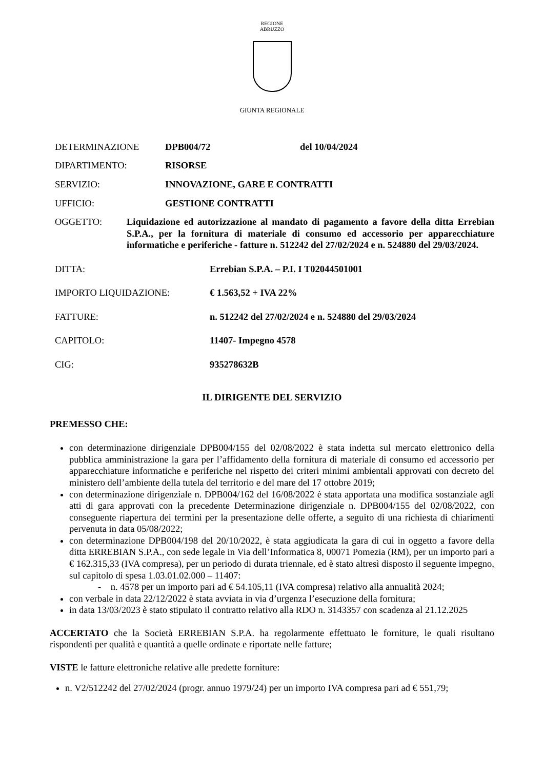REGIONE
ABRUZZO
GIUNTA REGIONALE
DETERMINAZIONE DPB004/72 del 10/04/2024
DIPARTIMENTO: RISORSE
SERVIZIO: INNOVAZIONE, GARE E CONTRATTI
UFFICIO: GESTIONE CONTRATTI
OGGETTO: Liquidazione ed autorizzazione al mandato di pagamento a favore della ditta Errebian S.P.A., per la fornitura di materiale di consumo ed accessorio per apparecchiature informatiche e periferiche - fatture n. 512242 del 27/02/2024 e n. 524880 del 29/03/2024.
DITTA: Errebian S.P.A. – P.I. I T02044501001
IMPORTO LIQUIDAZIONE: € 1.563,52 + IVA 22%
FATTURE: n. 512242 del 27/02/2024 e n. 524880 del 29/03/2024
CAPITOLO: 11407- Impegno 4578
CIG: 935278632B
IL DIRIGENTE DEL SERVIZIO
PREMESSO CHE:
con determinazione dirigenziale DPB004/155 del 02/08/2022 è stata indetta sul mercato elettronico della pubblica amministrazione la gara per l’affidamento della fornitura di materiale di consumo ed accessorio per apparecchiature informatiche e periferiche nel rispetto dei criteri minimi ambientali approvati con decreto del ministero dell’ambiente della tutela del territorio e del mare del 17 ottobre 2019;
con determinazione dirigenziale n. DPB004/162 del 16/08/2022 è stata apportata una modifica sostanziale agli atti di gara approvati con la precedente Determinazione dirigenziale n. DPB004/155 del 02/08/2022, con conseguente riapertura dei termini per la presentazione delle offerte, a seguito di una richiesta di chiarimenti pervenuta in data 05/08/2022;
con determinazione DPB004/198 del 20/10/2022, è stata aggiudicata la gara di cui in oggetto a favore della ditta ERREBIAN S.P.A., con sede legale in Via dell’Informatica 8, 00071 Pomezia (RM), per un importo pari a € 162.315,33 (IVA compresa), per un periodo di durata triennale, ed è stato altresì disposto il seguente impegno, sul capitolo di spesa 1.03.01.02.000 – 11407:
- n. 4578 per un importo pari ad € 54.105,11 (IVA compresa) relativo alla annualità 2024;
con verbale in data 22/12/2022 è stata avviata in via d’urgenza l’esecuzione della fornitura;
in data 13/03/2023 è stato stipulato il contratto relativo alla RDO n. 3143357 con scadenza al 21.12.2025
ACCERTATO che la Società ERREBIAN S.P.A. ha regolarmente effettuato le forniture, le quali risultano rispondenti per qualità e quantità a quelle ordinate e riportate nelle fatture;
VISTE le fatture elettroniche relative alle predette forniture:
n. V2/512242 del 27/02/2024 (progr. annuo 1979/24) per un importo IVA compresa pari ad € 551,79;